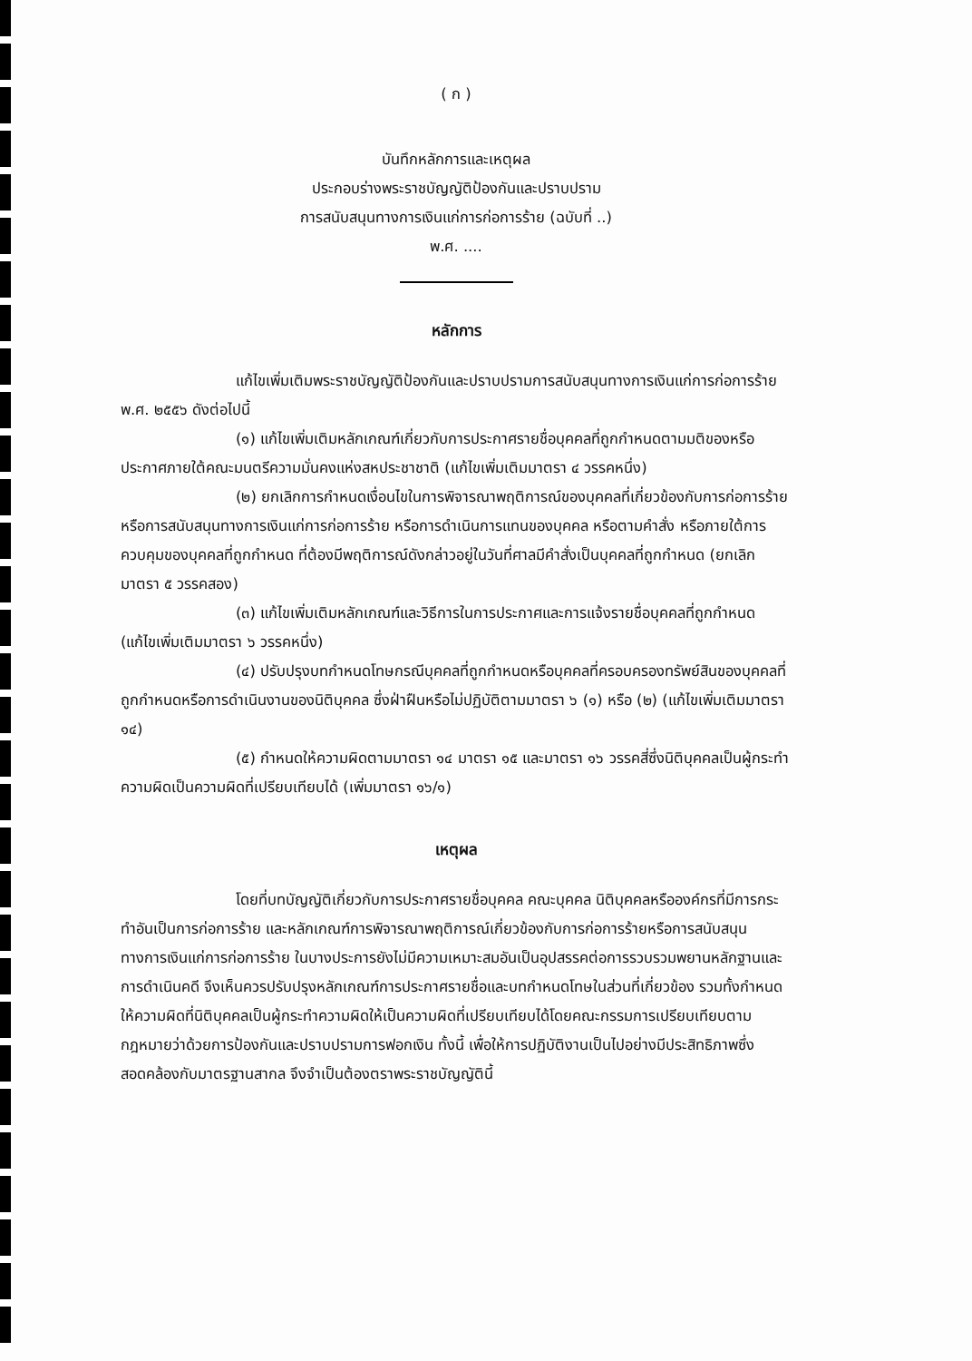( ก )
บันทึกหลักการและเหตุผล
ประกอบร่างพระราชบัญญัติป้องกันและปราบปราม
การสนับสนุนทางการเงินแก่การก่อการร้าย (ฉบับที่ ..)
พ.ศ. ....
หลักการ
แก้ไขเพิ่มเติมพระราชบัญญัติป้องกันและปราบปรามการสนับสนุนทางการเงินแก่การก่อการร้าย พ.ศ. ๒๕๕๖ ดังต่อไปนี้
(๑) แก้ไขเพิ่มเติมหลักเกณฑ์เกี่ยวกับการประกาศรายชื่อบุคคลที่ถูกกำหนดตามมติของหรือประกาศภายใต้คณะมนตรีความมั่นคงแห่งสหประชาชาติ (แก้ไขเพิ่มเติมมาตรา ๔ วรรคหนึ่ง)
(๒) ยกเลิกการกำหนดเงื่อนไขในการพิจารณาพฤติการณ์ของบุคคลที่เกี่ยวข้องกับการก่อการร้าย หรือการสนับสนุนทางการเงินแก่การก่อการร้าย หรือการดำเนินการแทนของบุคคล หรือตามคำสั่ง หรือภายใต้การควบคุมของบุคคลที่ถูกกำหนด ที่ต้องมีพฤติการณ์ดังกล่าวอยู่ในวันที่ศาลมีคำสั่งเป็นบุคคลที่ถูกกำหนด (ยกเลิกมาตรา ๕ วรรคสอง)
(๓) แก้ไขเพิ่มเติมหลักเกณฑ์และวิธีการในการประกาศและการแจ้งรายชื่อบุคคลที่ถูกกำหนด (แก้ไขเพิ่มเติมมาตรา ๖ วรรคหนึ่ง)
(๔) ปรับปรุงบทกำหนดโทษกรณีบุคคลที่ถูกกำหนดหรือบุคคลที่ครอบครองทรัพย์สินของบุคคลที่ถูกกำหนดหรือการดำเนินงานของนิติบุคคล ซึ่งฝ่าฝืนหรือไม่ปฏิบัติตามมาตรา ๖ (๑) หรือ (๒) (แก้ไขเพิ่มเติมมาตรา ๑๔)
(๕) กำหนดให้ความผิดตามมาตรา ๑๔ มาตรา ๑๕ และมาตรา ๑๖ วรรคสี่ซึ่งนิติบุคคลเป็นผู้กระทำความผิดเป็นความผิดที่เปรียบเทียบได้ (เพิ่มมาตรา ๑๖/๑)
เหตุผล
โดยที่บทบัญญัติเกี่ยวกับการประกาศรายชื่อบุคคล คณะบุคคล นิติบุคคลหรือองค์กรที่มีการกระทำอันเป็นการก่อการร้าย และหลักเกณฑ์การพิจารณาพฤติการณ์เกี่ยวข้องกับการก่อการร้ายหรือการสนับสนุนทางการเงินแก่การก่อการร้าย ในบางประการยังไม่มีความเหมาะสมอันเป็นอุปสรรคต่อการรวบรวมพยานหลักฐานและการดำเนินคดี จึงเห็นควรปรับปรุงหลักเกณฑ์การประกาศรายชื่อและบทกำหนดโทษในส่วนที่เกี่ยวข้อง รวมทั้งกำหนดให้ความผิดที่นิติบุคคลเป็นผู้กระทำความผิดให้เป็นความผิดที่เปรียบเทียบได้โดยคณะกรรมการเปรียบเทียบตามกฎหมายว่าด้วยการป้องกันและปราบปรามการฟอกเงิน ทั้งนี้ เพื่อให้การปฏิบัติงานเป็นไปอย่างมีประสิทธิภาพซึ่งสอดคล้องกับมาตรฐานสากล จึงจำเป็นต้องตราพระราชบัญญัตินี้